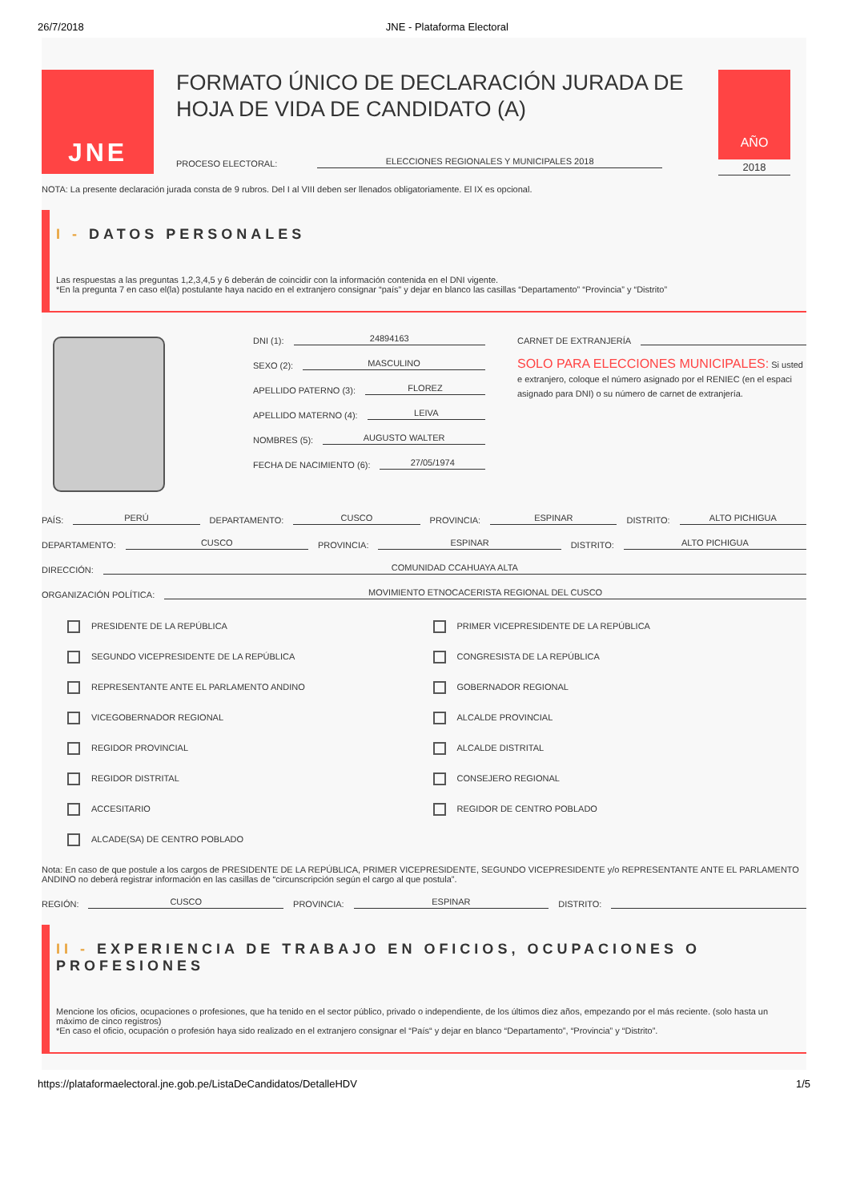26/7/2018 JNE - Plataforma Electoral
JNE
FORMATO ÚNICO DE DECLARACIÓN JURADA DE HOJA DE VIDA DE CANDIDATO (A)
PROCESO ELECTORAL:
ELECCIONES REGIONALES Y MUNICIPALES 2018
AÑO
2018
NOTA: La presente declaración jurada consta de 9 rubros. Del I al VIII deben ser llenados obligatoriamente. El IX es opcional.
I - DATOS PERSONALES
Las respuestas a las preguntas 1,2,3,4,5 y 6 deberán de coincidir con la información contenida en el DNI vigente.
*En la pregunta 7 en caso el(la) postulante haya nacido en el extranjero consignar “país” y dejar en blanco las casillas “Departamento” “Provincia” y “Distrito”
DNI (1):
24894163
SEXO (2):
MASCULINO
APELLIDO PATERNO (3):
FLOREZ
APELLIDO MATERNO (4):
LEIVA
NOMBRES (5):
AUGUSTO WALTER
FECHA DE NACIMIENTO (6):
27/05/1974
CARNET DE EXTRANJERÍA
SOLO PARA ELECCIONES MUNICIPALES: Si usted e extranjero, coloque el número asignado por el RENIEC (en el espaci asignado para DNI) o su número de carnet de extranjería.
PAÍS:
PERÚ
DEPARTAMENTO:
CUSCO
PROVINCIA:
ESPINAR
DISTRITO:
ALTO PICHIGUA
DEPARTAMENTO:
CUSCO
PROVINCIA:
ESPINAR
DISTRITO:
ALTO PICHIGUA
DIRECCIÓN:
COMUNIDAD CCAHUAYA ALTA
ORGANIZACIÓN POLÍTICA:
MOVIMIENTO ETNOCACERISTA REGIONAL DEL CUSCO
PRESIDENTE DE LA REPÚBLICA
PRIMER VICEPRESIDENTE DE LA REPÚBLICA
SEGUNDO VICEPRESIDENTE DE LA REPÚBLICA
CONGRESISTA DE LA REPÚBLICA
REPRESENTANTE ANTE EL PARLAMENTO ANDINO
GOBERNADOR REGIONAL
VICEGOBERNADOR REGIONAL
ALCALDE PROVINCIAL
REGIDOR PROVINCIAL
ALCALDE DISTRITAL
REGIDOR DISTRITAL
CONSEJERO REGIONAL
ACCESITARIO
REGIDOR DE CENTRO POBLADO
ALCADE(SA) DE CENTRO POBLADO
Nota: En caso de que postule a los cargos de PRESIDENTE DE LA REPÚBLICA, PRIMER VICEPRESIDENTE, SEGUNDO VICEPRESIDENTE y/o REPRESENTANTE ANTE EL PARLAMENTO ANDINO no deberá registrar información en las casillas de “circunscripción según el cargo al que postula”.
REGIÓN:
CUSCO
PROVINCIA:
ESPINAR
DISTRITO:
II - EXPERIENCIA DE TRABAJO EN OFICIOS, OCUPACIONES O PROFESIONES
Mencione los oficios, ocupaciones o profesiones, que ha tenido en el sector público, privado o independiente, de los últimos diez años, empezando por el más reciente. (solo hasta un máximo de cinco registros)
*En caso el oficio, ocupación o profesión haya sido realizado en el extranjero consignar el “País“ y dejar en blanco “Departamento”, “Provincia” y “Distrito”.
https://plataformaelectoral.jne.gob.pe/ListaDeCandidatos/DetalleHDV 1/5